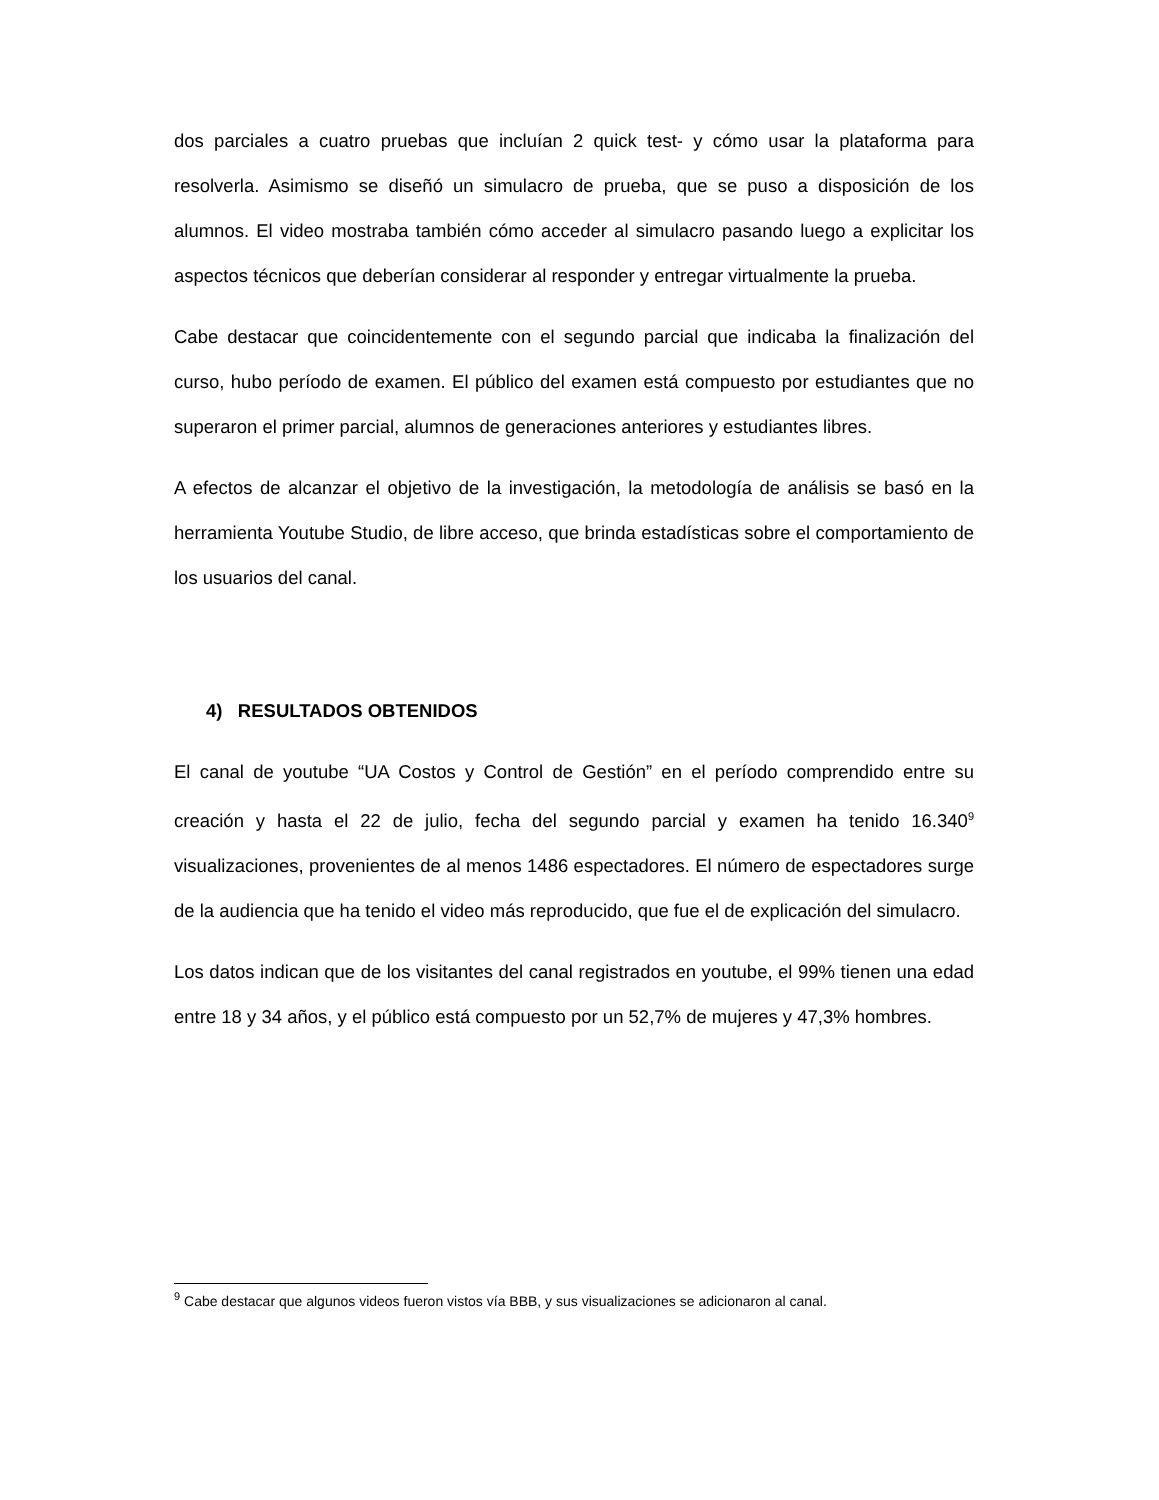dos parciales a cuatro pruebas que incluían 2 quick test- y cómo usar la plataforma para resolverla. Asimismo se diseñó un simulacro de prueba, que se puso a disposición de los alumnos. El video mostraba también cómo acceder al simulacro pasando luego a explicitar los aspectos técnicos que deberían considerar al responder y entregar virtualmente la prueba.
Cabe destacar que coincidentemente con el segundo parcial que indicaba la finalización del curso, hubo período de examen. El público del examen está compuesto por estudiantes que no superaron el primer parcial, alumnos de generaciones anteriores y estudiantes libres.
A efectos de alcanzar el objetivo de la investigación, la metodología de análisis se basó en la herramienta Youtube Studio, de libre acceso, que brinda estadísticas sobre el comportamiento de los usuarios del canal.
4) RESULTADOS OBTENIDOS
El canal de youtube “UA Costos y Control de Gestión” en el período comprendido entre su creación y hasta el 22 de julio, fecha del segundo parcial y examen ha tenido 16.340<sup>9</sup> visualizaciones, provenientes de al menos 1486 espectadores. El número de espectadores surge de la audiencia que ha tenido el video más reproducido, que fue el de explicación del simulacro.
Los datos indican que de los visitantes del canal registrados en youtube, el 99% tienen una edad entre 18 y 34 años, y el público está compuesto por un 52,7% de mujeres y 47,3% hombres.
<sup>9</sup> Cabe destacar que algunos videos fueron vistos vía BBB, y sus visualizaciones se adicionaron al canal.